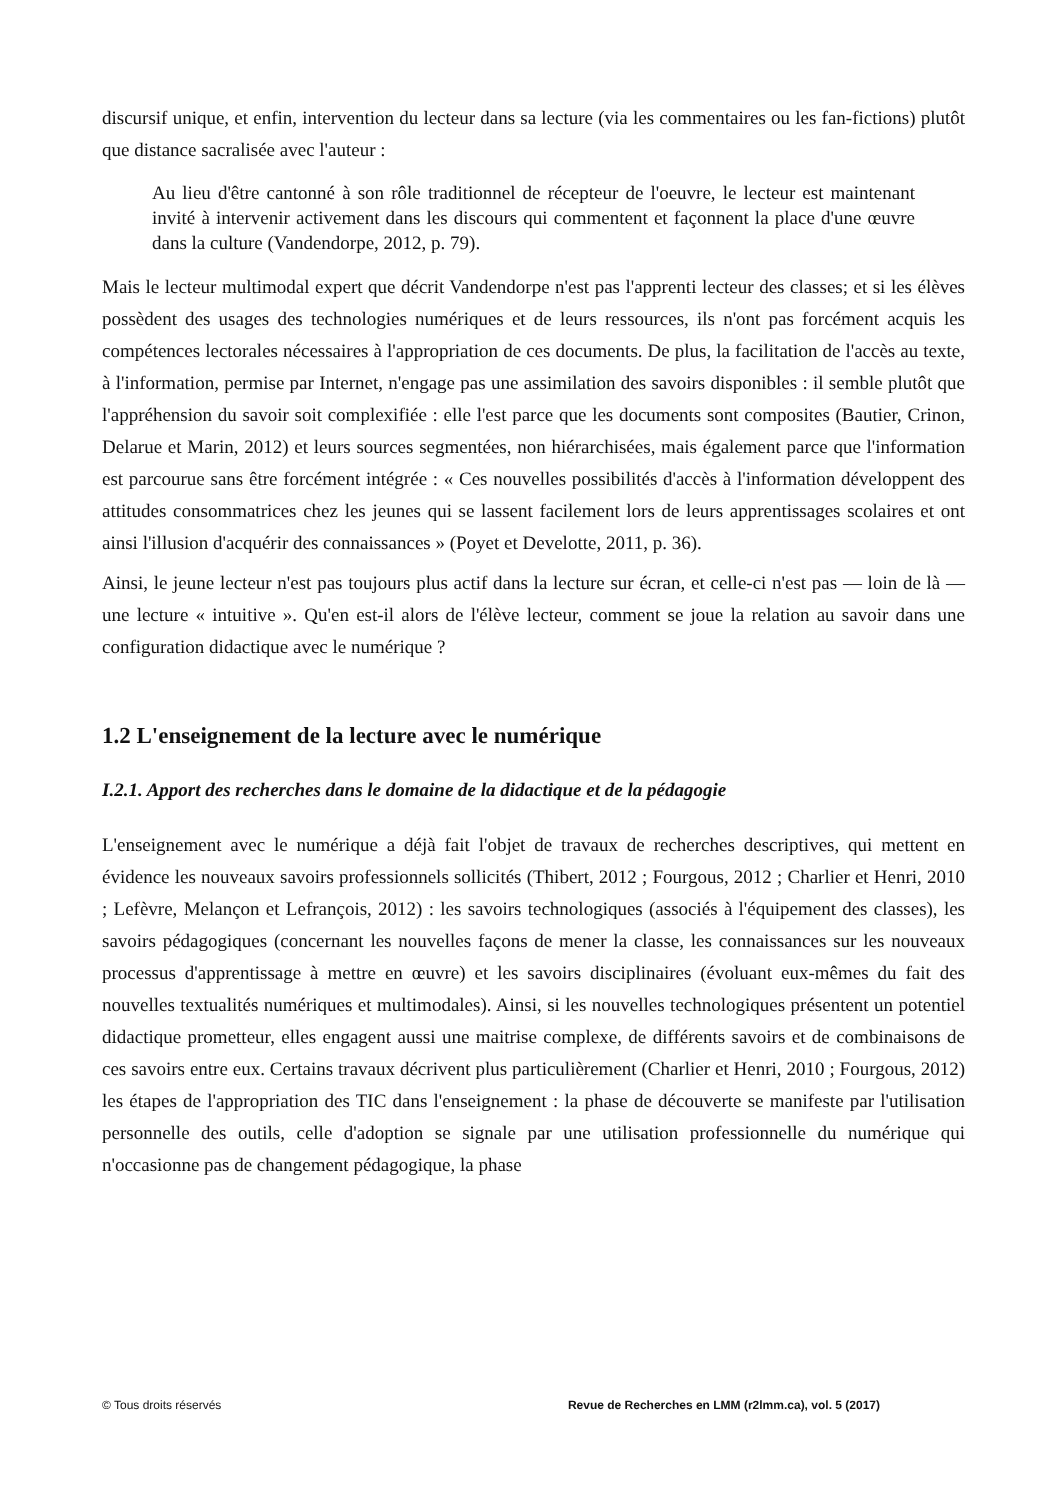discursif unique, et enfin, intervention du lecteur dans sa lecture (via les commentaires ou les fan-fictions) plutôt que distance sacralisée avec l'auteur :
Au lieu d'être cantonné à son rôle traditionnel de récepteur de l'oeuvre, le lecteur est maintenant invité à intervenir activement dans les discours qui commentent et façonnent la place d'une œuvre dans la culture (Vandendorpe, 2012, p. 79).
Mais le lecteur multimodal expert que décrit Vandendorpe n'est pas l'apprenti lecteur des classes; et si les élèves possèdent des usages des technologies numériques et de leurs ressources, ils n'ont pas forcément acquis les compétences lectorales nécessaires à l'appropriation de ces documents. De plus, la facilitation de l'accès au texte, à l'information, permise par Internet, n'engage pas une assimilation des savoirs disponibles : il semble plutôt que l'appréhension du savoir soit complexifiée : elle l'est parce que les documents sont composites (Bautier, Crinon, Delarue et Marin, 2012) et leurs sources segmentées, non hiérarchisées, mais également parce que l'information est parcourue sans être forcément intégrée : « Ces nouvelles possibilités d'accès à l'information développent des attitudes consommatrices chez les jeunes qui se lassent facilement lors de leurs apprentissages scolaires et ont ainsi l'illusion d'acquérir des connaissances » (Poyet et Develotte, 2011, p. 36).
Ainsi, le jeune lecteur n'est pas toujours plus actif dans la lecture sur écran, et celle-ci n'est pas — loin de là — une lecture « intuitive ». Qu'en est-il alors de l'élève lecteur, comment se joue la relation au savoir dans une configuration didactique avec le numérique ?
1.2 L'enseignement de la lecture avec le numérique
I.2.1. Apport des recherches dans le domaine de la didactique et de la pédagogie
L'enseignement avec le numérique a déjà fait l'objet de travaux de recherches descriptives, qui mettent en évidence les nouveaux savoirs professionnels sollicités (Thibert, 2012 ; Fourgous, 2012 ; Charlier et Henri, 2010 ; Lefèvre, Melançon et Lefrançois, 2012) : les savoirs technologiques (associés à l'équipement des classes), les savoirs pédagogiques (concernant les nouvelles façons de mener la classe, les connaissances sur les nouveaux processus d'apprentissage à mettre en œuvre) et les savoirs disciplinaires (évoluant eux-mêmes du fait des nouvelles textualités numériques et multimodales). Ainsi, si les nouvelles technologiques présentent un potentiel didactique prometteur, elles engagent aussi une maitrise complexe, de différents savoirs et de combinaisons de ces savoirs entre eux. Certains travaux décrivent plus particulièrement (Charlier et Henri, 2010 ; Fourgous, 2012) les étapes de l'appropriation des TIC dans l'enseignement : la phase de découverte se manifeste par l'utilisation personnelle des outils, celle d'adoption se signale par une utilisation professionnelle du numérique qui n'occasionne pas de changement pédagogique, la phase
© Tous droits réservés Revue de Recherches en LMM (r2lmm.ca), vol. 5 (2017)